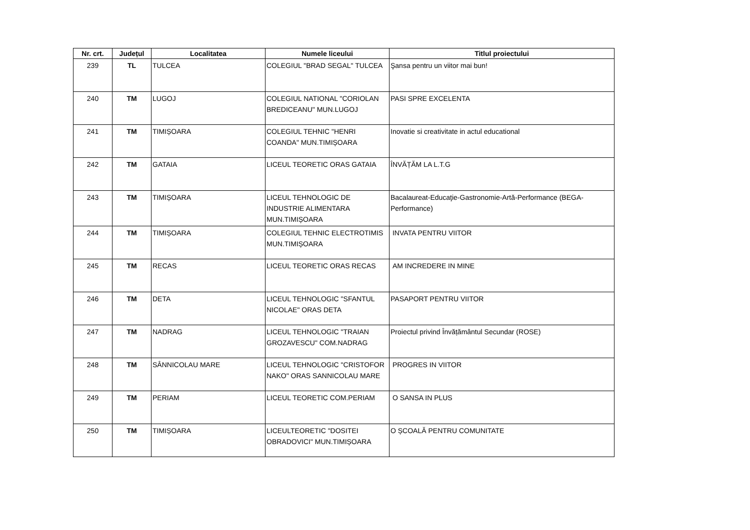| Nr. crt. | Județul | Localitatea | Numele liceului | Titlul proiectului |
| --- | --- | --- | --- | --- |
| 239 | TL | TULCEA | COLEGIUL "BRAD SEGAL" TULCEA | Şansa pentru un viitor mai bun! |
| 240 | TM | LUGOJ | COLEGIUL NATIONAL "CORIOLAN BREDICEANU" MUN.LUGOJ | PASI SPRE EXCELENTA |
| 241 | TM | TIMIȘOARA | COLEGIUL TEHNIC "HENRI COANDA" MUN.TIMIȘOARA | Inovatie si creativitate in actul educational |
| 242 | TM | GATAIA | LICEUL TEORETIC ORAS GATAIA | ÎNVĂȚĂM LA L.T.G |
| 243 | TM | TIMIȘOARA | LICEUL TEHNOLOGIC DE INDUSTRIE ALIMENTARA MUN.TIMIȘOARA | Bacalaureat-Educaţie-Gastronomie-Artă-Performance (BEGA-Performance) |
| 244 | TM | TIMIȘOARA | COLEGIUL TEHNIC ELECTROTIMIS MUN.TIMIȘOARA | INVATA PENTRU VIITOR |
| 245 | TM | RECAS | LICEUL TEORETIC ORAS RECAS | AM INCREDERE IN MINE |
| 246 | TM | DETA | LICEUL TEHNOLOGIC "SFANTUL NICOLAE" ORAS DETA | PASAPORT PENTRU VIITOR |
| 247 | TM | NADRAG | LICEUL TEHNOLOGIC "TRAIAN GROZAVESCU" COM.NADRAG | Proiectul privind Învățământul Secundar (ROSE) |
| 248 | TM | SÂNNICOLAU MARE | LICEUL TEHNOLOGIC "CRISTOFOR NAKO" ORAS SANNICOLAU MARE | PROGRES IN VIITOR |
| 249 | TM | PERIAM | LICEUL TEORETIC COM.PERIAM | O SANSA IN PLUS |
| 250 | TM | TIMIȘOARA | LICEULTEORETIC "DOSITEI OBRADOVICI" MUN.TIMIȘOARA | O ȘCOALĂ PENTRU COMUNITATE |